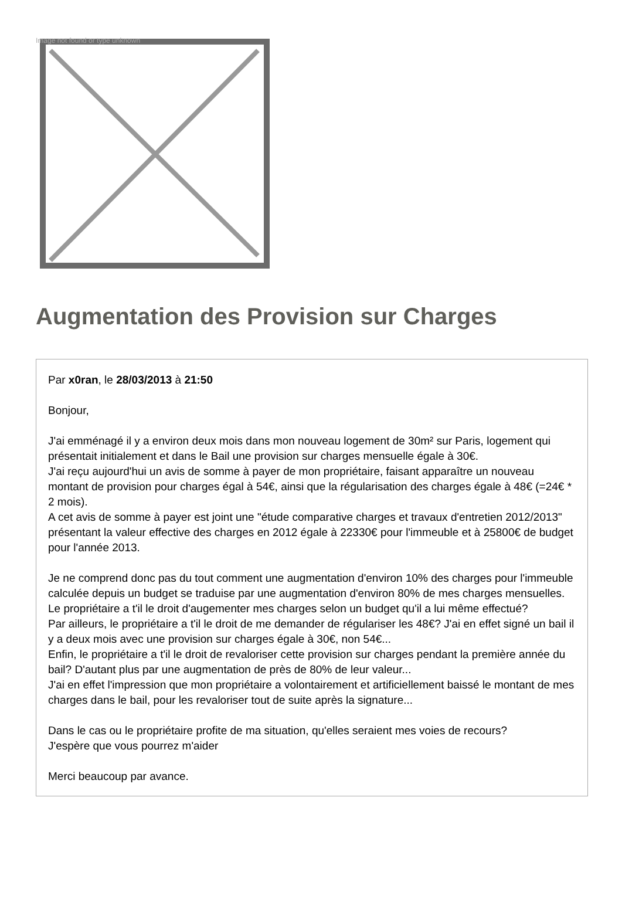Image not found or type unknown
Augmentation des Provision sur Charges
Par x0ran, le 28/03/2013 à 21:50
Bonjour,
J'ai emménagé il y a environ deux mois dans mon nouveau logement de 30m² sur Paris, logement qui présentait initialement et dans le Bail une provision sur charges mensuelle égale à 30€.
J'ai reçu aujourd'hui un avis de somme à payer de mon propriétaire, faisant apparaître un nouveau montant de provision pour charges égal à 54€, ainsi que la régularisation des charges égale à 48€ (=24€ * 2 mois).
A cet avis de somme à payer est joint une "étude comparative charges et travaux d'entretien 2012/2013" présentant la valeur effective des charges en 2012 égale à 22330€ pour l'immeuble et à 25800€ de budget pour l'année 2013.
Je ne comprend donc pas du tout comment une augmentation d'environ 10% des charges pour l'immeuble calculée depuis un budget se traduise par une augmentation d'environ 80% de mes charges mensuelles. Le propriétaire a t'il le droit d'augementer mes charges selon un budget qu'il a lui même effectué?
Par ailleurs, le propriétaire a t'il le droit de me demander de régulariser les 48€? J'ai en effet signé un bail il y a deux mois avec une provision sur charges égale à 30€, non 54€...
Enfin, le propriétaire a t'il le droit de revaloriser cette provision sur charges pendant la première année du bail? D'autant plus par une augmentation de près de 80% de leur valeur...
J'ai en effet l'impression que mon propriétaire a volontairement et artificiellement baissé le montant de mes charges dans le bail, pour les revaloriser tout de suite après la signature...
Dans le cas ou le propriétaire profite de ma situation, qu'elles seraient mes voies de recours?
J'espère que vous pourrez m'aider
Merci beaucoup par avance.